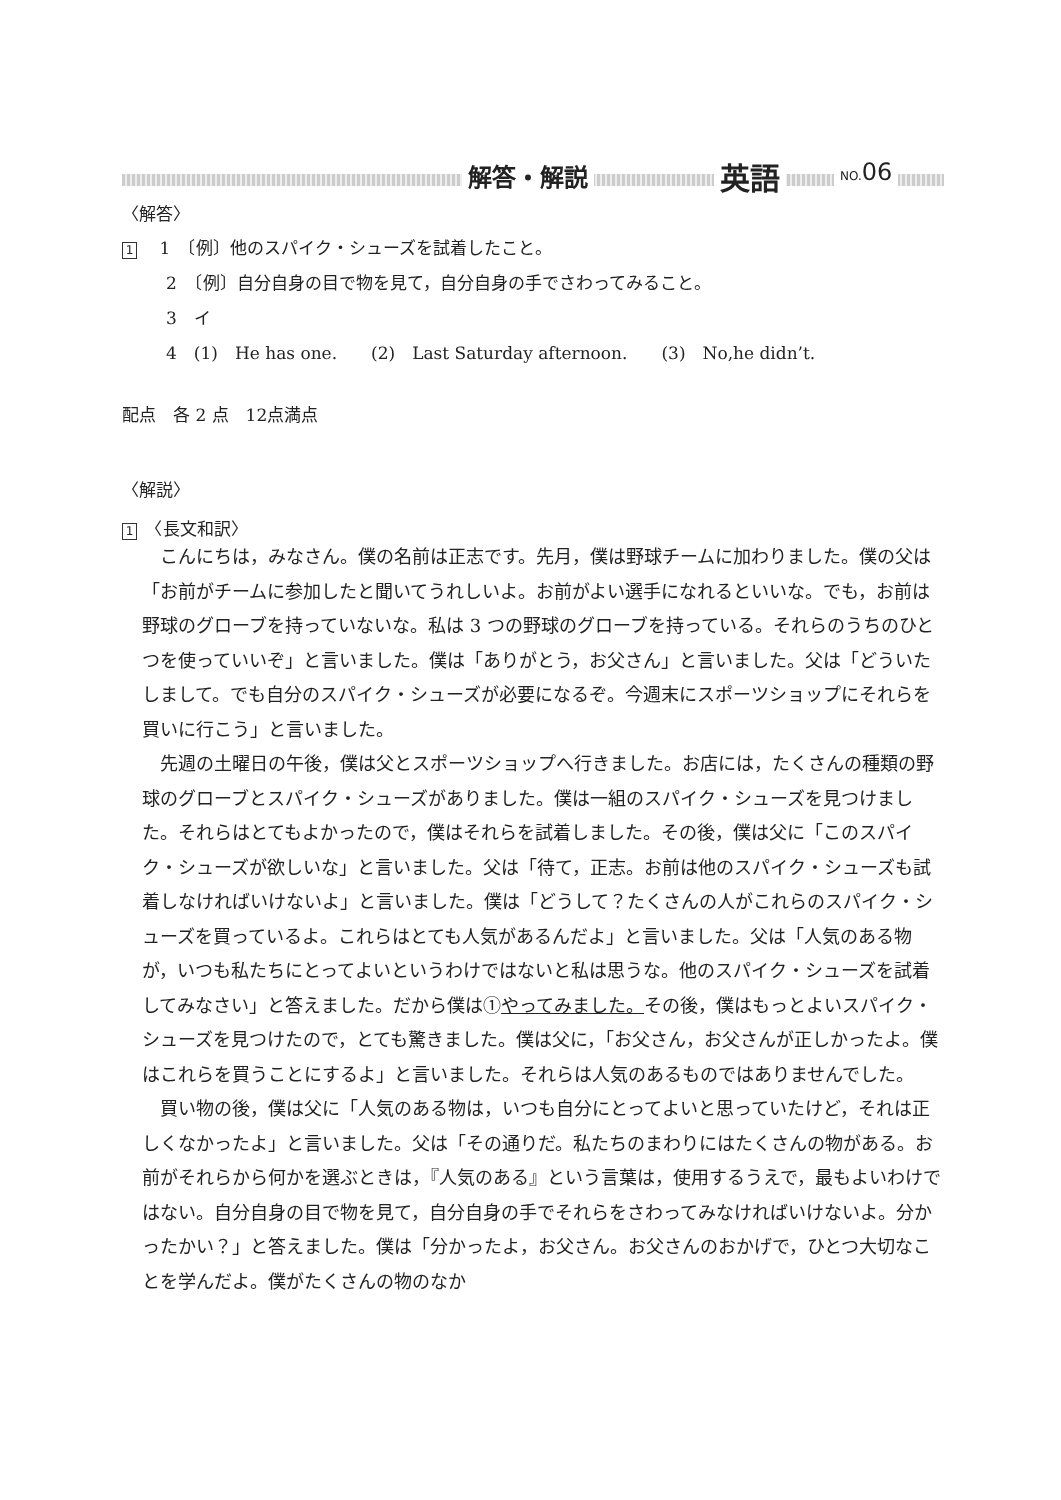解答・解説 英語 NO. 06
〈解答〉
1　 1　〔例〕他のスパイク・シューズを試着したこと。
2　〔例〕自分自身の目で物を見て，自分自身の手でさわってみること。
3　イ
4　(1)　He has one.　　(2)　Last Saturday afternoon.　　(3)　No,he didn’t.
配点　各 2 点　12点満点
〈解説〉
1　〈長文和訳〉
こんにちは，みなさん。僕の名前は正志です。先月，僕は野球チームに加わりました。僕の父は「お前がチームに参加したと聞いてうれしいよ。お前がよい選手になれるといいな。でも，お前は野球のグローブを持っていないな。私は 3 つの野球のグローブを持っている。それらのうちのひとつを使っていいぞ」と言いました。僕は「ありがとう，お父さん」と言いました。父は「どういたしまして。でも自分のスパイク・シューズが必要になるぞ。今週末にスポーツショップにそれらを買いに行こう」と言いました。
先週の土曜日の午後，僕は父とスポーツショップへ行きました。お店には，たくさんの種類の野球のグローブとスパイク・シューズがありました。僕は一組のスパイク・シューズを見つけました。それらはとてもよかったので，僕はそれらを試着しました。その後，僕は父に「このスパイク・シューズが欲しいな」と言いました。父は「待て，正志。お前は他のスパイク・シューズも試着しなければいけないよ」と言いました。僕は「どうして？たくさんの人がこれらのスパイク・シューズを買っているよ。これらはとても人気があるんだよ」と言いました。父は「人気のある物が，いつも私たちにとってよいというわけではないと私は思うな。他のスパイク・シューズを試着してみなさい」と答えました。だから僕は①やってみました。その後，僕はもっとよいスパイク・シューズを見つけたので，とても驚きました。僕は父に，「お父さん，お父さんが正しかったよ。僕はこれらを買うことにするよ」と言いました。それらは人気のあるものではありませんでした。
買い物の後，僕は父に「人気のある物は，いつも自分にとってよいと思っていたけど，それは正しくなかったよ」と言いました。父は「その通りだ。私たちのまわりにはたくさんの物がある。お前がそれらから何かを選ぶときは，『人気のある』という言葉は，使用するうえで，最もよいわけではない。自分自身の目で物を見て，自分自身の手でそれらをさわってみなければいけないよ。分かったかい？」と答えました。僕は「分かったよ，お父さん。お父さんのおかげで，ひとつ大切なことを学んだよ。僕がたくさんの物のなか